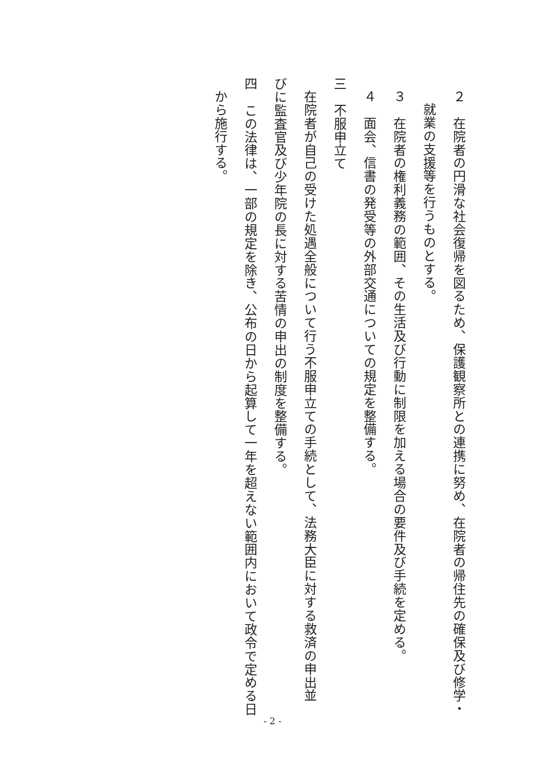２　在院者の円滑な社会復帰を図るため、保護観察所との連携に努め、在院者の帰住先の確保及び修学・
就業の支援等を行うものとする。
３　在院者の権利義務の範囲、その生活及び行動に制限を加える場合の要件及び手続を定める。
４　面会、信書の発受等の外部交通についての規定を整備する。
三　不服申立て
在院者が自己の受けた処遇全般について行う不服申立ての手続として、法務大臣に対する救済の申出並
びに監査官及び少年院の長に対する苦情の申出の制度を整備する。
四　この法律は、一部の規定を除き、公布の日から起算して一年を超えない範囲内において政令で定める日
から施行する。
- 2 -